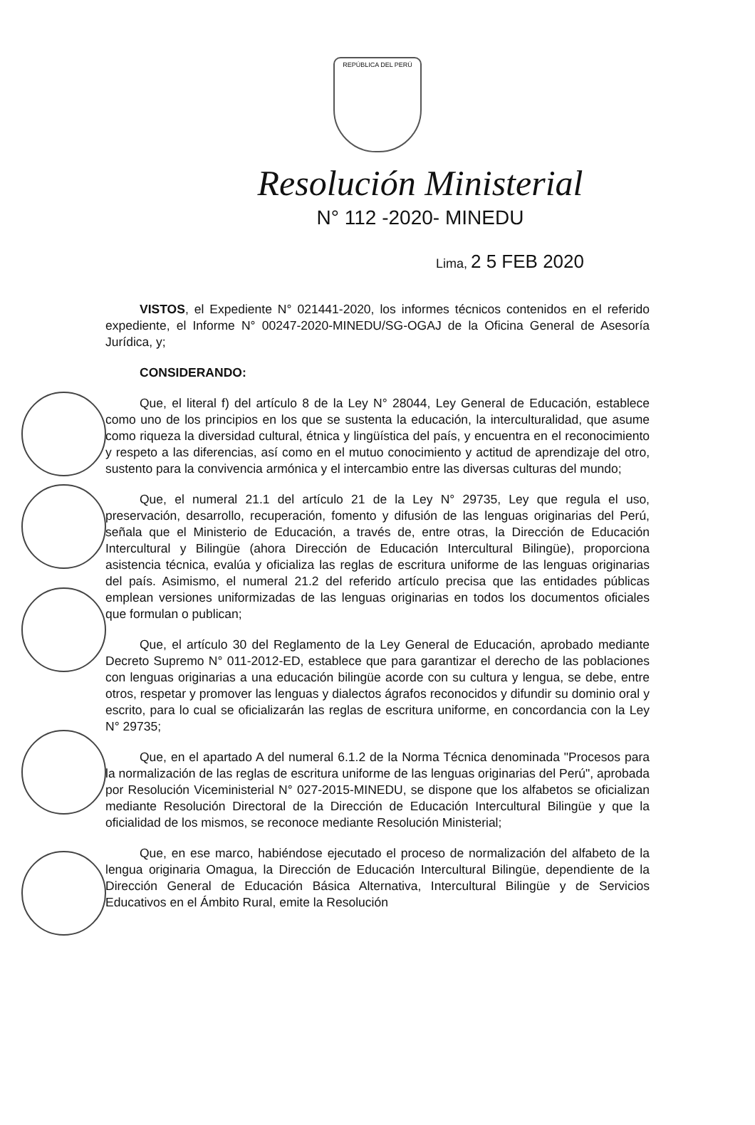REPÚBLICA DEL PERÚ
Resolución Ministerial
N° 112 -2020- MINEDU
Lima, 2 5 FEB 2020
VISTOS, el Expediente N° 021441-2020, los informes técnicos contenidos en el referido expediente, el Informe N° 00247-2020-MINEDU/SG-OGAJ de la Oficina General de Asesoría Jurídica, y;
CONSIDERANDO:
Que, el literal f) del artículo 8 de la Ley N° 28044, Ley General de Educación, establece como uno de los principios en los que se sustenta la educación, la interculturalidad, que asume como riqueza la diversidad cultural, étnica y lingüística del país, y encuentra en el reconocimiento y respeto a las diferencias, así como en el mutuo conocimiento y actitud de aprendizaje del otro, sustento para la convivencia armónica y el intercambio entre las diversas culturas del mundo;
Que, el numeral 21.1 del artículo 21 de la Ley N° 29735, Ley que regula el uso, preservación, desarrollo, recuperación, fomento y difusión de las lenguas originarias del Perú, señala que el Ministerio de Educación, a través de, entre otras, la Dirección de Educación Intercultural y Bilingüe (ahora Dirección de Educación Intercultural Bilingüe), proporciona asistencia técnica, evalúa y oficializa las reglas de escritura uniforme de las lenguas originarias del país. Asimismo, el numeral 21.2 del referido artículo precisa que las entidades públicas emplean versiones uniformizadas de las lenguas originarias en todos los documentos oficiales que formulan o publican;
Que, el artículo 30 del Reglamento de la Ley General de Educación, aprobado mediante Decreto Supremo N° 011-2012-ED, establece que para garantizar el derecho de las poblaciones con lenguas originarias a una educación bilingüe acorde con su cultura y lengua, se debe, entre otros, respetar y promover las lenguas y dialectos ágrafos reconocidos y difundir su dominio oral y escrito, para lo cual se oficializarán las reglas de escritura uniforme, en concordancia con la Ley N° 29735;
Que, en el apartado A del numeral 6.1.2 de la Norma Técnica denominada "Procesos para la normalización de las reglas de escritura uniforme de las lenguas originarias del Perú", aprobada por Resolución Viceministerial N° 027-2015-MINEDU, se dispone que los alfabetos se oficializan mediante Resolución Directoral de la Dirección de Educación Intercultural Bilingüe y que la oficialidad de los mismos, se reconoce mediante Resolución Ministerial;
Que, en ese marco, habiéndose ejecutado el proceso de normalización del alfabeto de la lengua originaria Omagua, la Dirección de Educación Intercultural Bilingüe, dependiente de la Dirección General de Educación Básica Alternativa, Intercultural Bilingüe y de Servicios Educativos en el Ámbito Rural, emite la Resolución